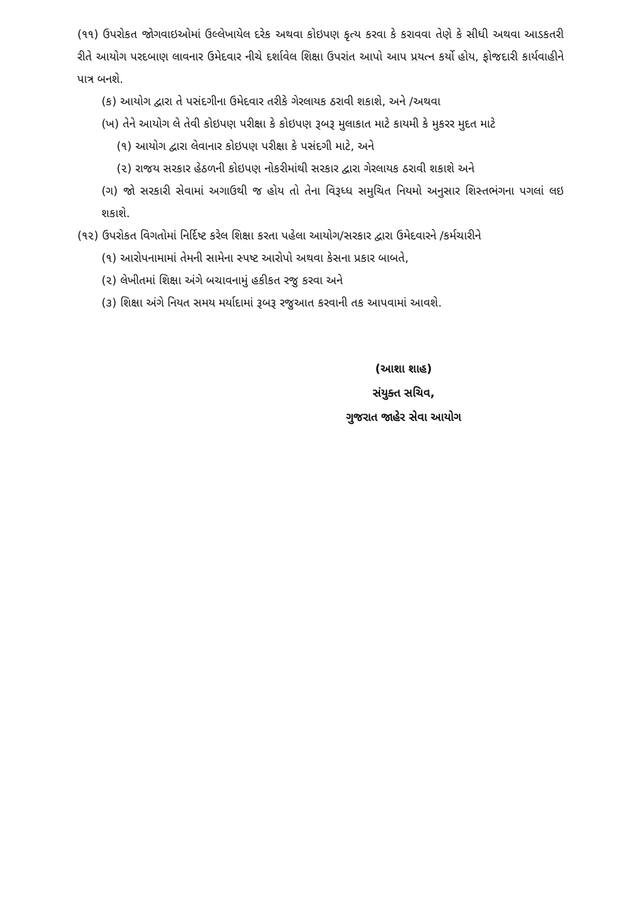(૧૧) ઉપરોકત જોગવાઇઓમાં ઉલ્લેખાયેલ દરેક અથવા કોઇપણ કૃત્ય કરવા કે કરાવવા તેણે કે સીધી અથવા આડકતરી રીતે આયોગ પરદબાણ લાવનાર ઉમેદવાર નીચે દર્શાવેલ શિક્ષા ઉપરાંત આપો આપ પ્રયત્ન કર્યો હોય, ફોજદારી કાર્યવાહીને પાત્ર બનશે.
(ક) આયોગ દ્વારા તે પસંદગીના ઉમેદવાર તરીકે ગેરલાયક ઠરાવી શકાશે, અને /અથવા
(ખ) તેને આયોગ લે તેવી કોઇપણ પરીક્ષા કે કોઇપણ રૂબરૂ મુલાકાત માટે કાયમી કે મુકરર મુદત માટે
(૧) આયોગ દ્વારા લેવાનાર કોઇપણ પરીક્ષા કે પસંદગી માટે, અને
(૨) રાજય સરકાર હેઠળની કોઇપણ નોકરીમાંથી સરકાર દ્વારા ગેરલાયક ઠરાવી શકાશે અને
(ગ) જો સરકારી સેવામાં અગાઉથી જ હોય તો તેના વિરૂધ્ધ સમુચિત નિયમો અનુસાર શિસ્તભંગના પગલાં લઇ શકાશે.
(૧૨) ઉપરોકત વિગતોમાં નિર્દિષ્ટ કરેલ શિક્ષા કરતા પહેલા આયોગ/સરકાર દ્વારા ઉમેદવારને /કર્મચારીને
(૧) આરોપનામામાં તેમની સામેના સ્પષ્ટ આરોપો અથવા કેસના પ્રકાર બાબતે,
(૨) લેખીતમાં શિક્ષા અંગે બચાવનામું હકીકત રજુ કરવા અને
(૩) શિક્ષા અંગે નિયત સમય મર્યાદામાં રૂબરૂ રજુઆત કરવાની તક આપવામાં આવશે.
(આશા શાહ)
સંયુક્ત સચિવ,
ગુજરાત જાહેર સેવા આયોગ